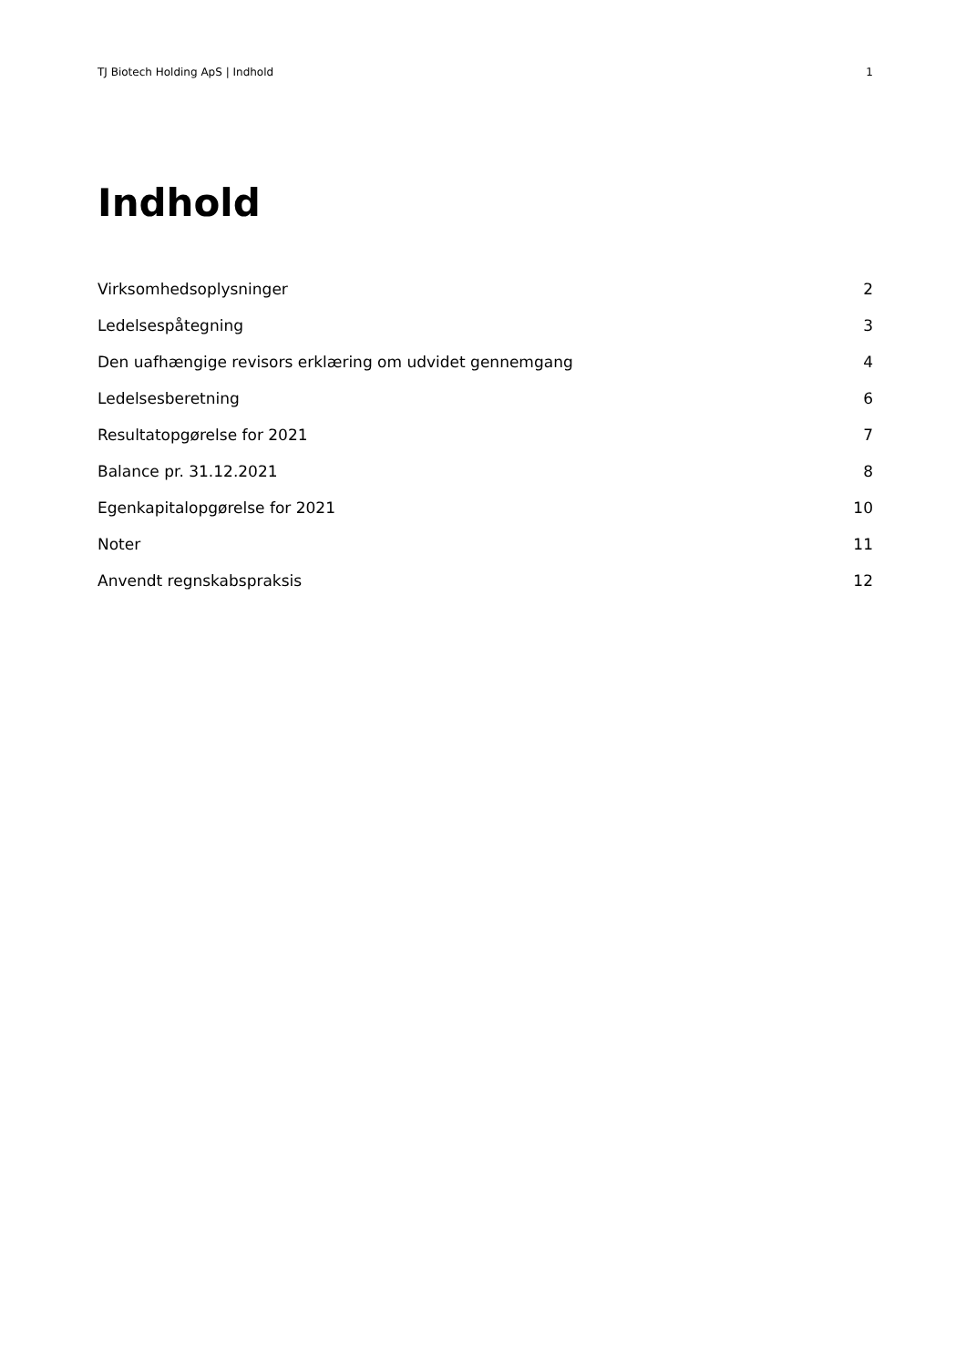TJ Biotech Holding ApS | Indhold 1
Indhold
Virksomhedsoplysninger 2
Ledelsespåtegning 3
Den uafhængige revisors erklæring om udvidet gennemgang 4
Ledelsesberetning 6
Resultatopgørelse for 2021 7
Balance pr. 31.12.2021 8
Egenkapitalopgørelse for 2021 10
Noter 11
Anvendt regnskabspraksis 12